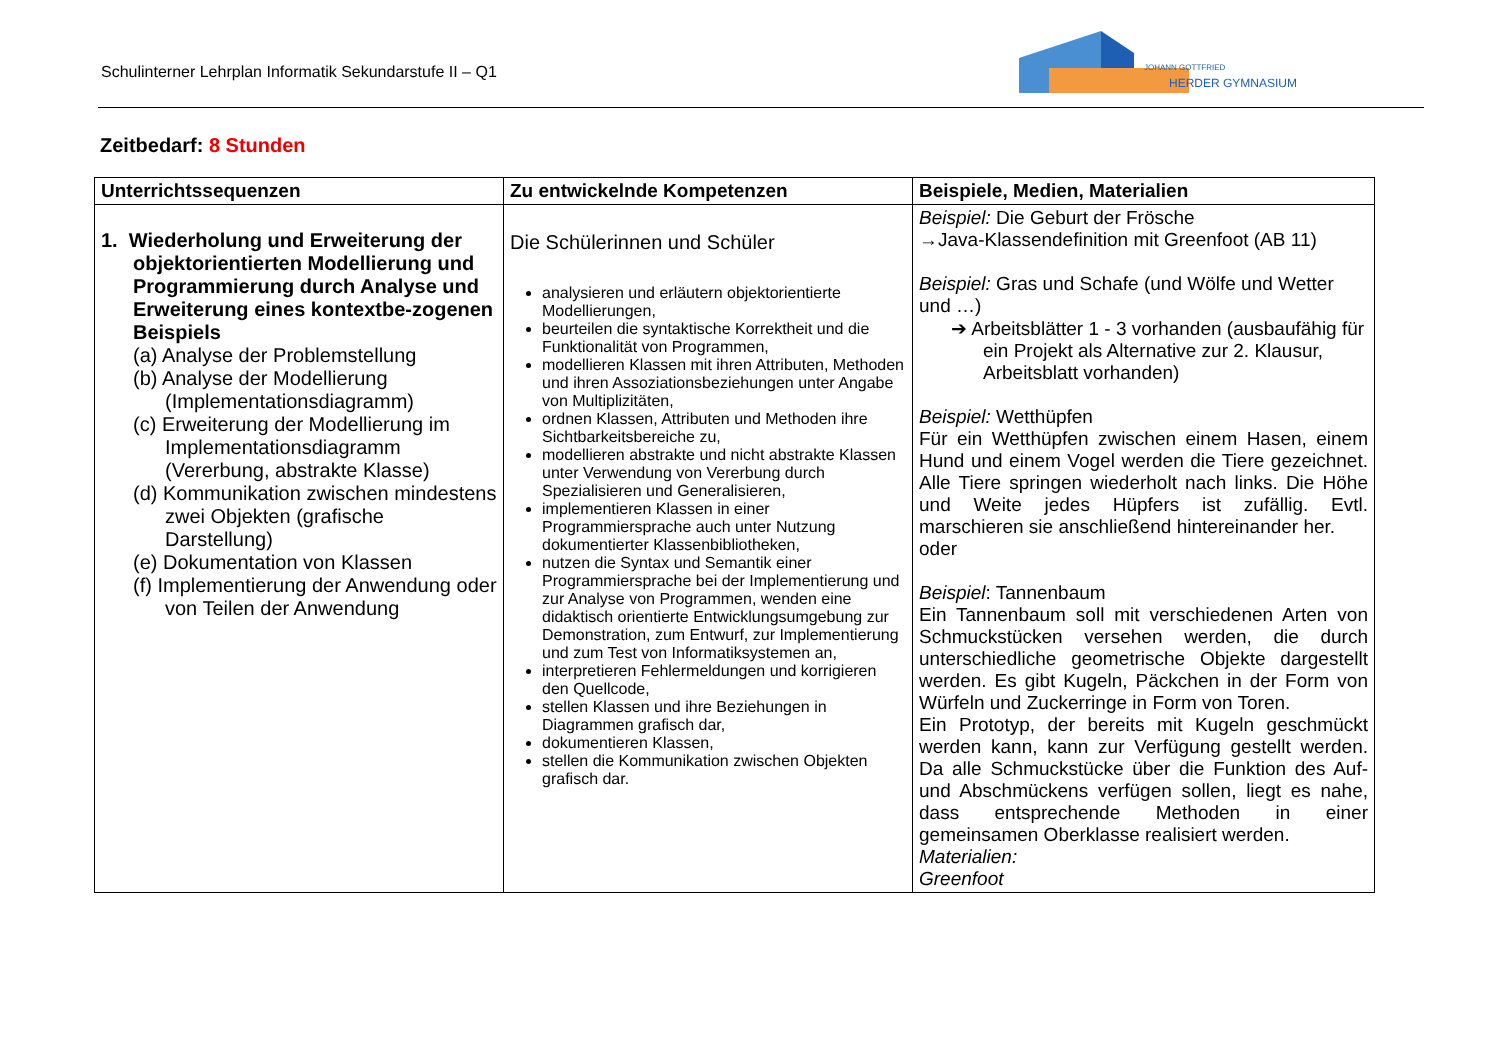Schulinterner Lehrplan Informatik Sekundarstufe II – Q1
JOHANN GOTTFRIED
HERDER GYMNASIUM
Zeitbedarf: 8 Stunden
| Unterrichtssequenzen | Zu entwickelnde Kompetenzen | Beispiele, Medien, Materialien |
| --- | --- | --- |
| 1. Wiederholung und Erweiterung der objektorientierten Modellierung und Programmierung durch Analyse und Erweiterung eines kontextbe-zogenen Beispiels (a) Analyse der Problemstellung (b) Analyse der Modellierung (Implementationsdiagramm) (c) Erweiterung der Modellierung im Implementationsdiagramm (Vererbung, abstrakte Klasse) (d) Kommunikation zwischen mindestens zwei Objekten (grafische Darstellung) (e) Dokumentation von Klassen (f) Implementierung der Anwendung oder von Teilen der Anwendung | Die Schülerinnen und Schüler analysieren und erläutern objektorientierte Modellierungen, beurteilen die syntaktische Korrektheit und die Funktionalität von Programmen, modellieren Klassen mit ihren Attributen, Methoden und ihren Assoziationsbeziehungen unter Angabe von Multiplizitäten, ordnen Klassen, Attributen und Methoden ihre Sichtbarkeitsbereiche zu, modellieren abstrakte und nicht abstrakte Klassen unter Verwendung von Vererbung durch Spezialisieren und Generalisieren, implementieren Klassen in einer Programmiersprache auch unter Nutzung dokumentierter Klassenbibliotheken, nutzen die Syntax und Semantik einer Programmiersprache bei der Implementierung und zur Analyse von Programmen, wenden eine didaktisch orientierte Entwicklungsumgebung zur Demonstration, zum Entwurf, zur Implementierung und zum Test von Informatiksystemen an, interpretieren Fehlermeldungen und korrigieren den Quellcode, stellen Klassen und ihre Beziehungen in Diagrammen grafisch dar, dokumentieren Klassen, stellen die Kommunikation zwischen Objekten grafisch dar. | Beispiel: Die Geburt der Frösche →Java-Klassendefinition mit Greenfoot (AB 11) Beispiel: Gras und Schafe (und Wölfe und Wetter und …) ➔ Arbeitsblätter 1 - 3 vorhanden (ausbaufähig für ein Projekt als Alternative zur 2. Klausur, Arbeitsblatt vorhanden) Beispiel: Wetthüpfen Für ein Wetthüpfen zwischen einem Hasen, einem Hund und einem Vogel werden die Tiere gezeichnet. Alle Tiere springen wiederholt nach links. Die Höhe und Weite jedes Hüpfers ist zufällig. Evtl. marschieren sie anschließend hintereinander her. oder Beispiel : Tannenbaum Ein Tannenbaum soll mit verschiedenen Arten von Schmuckstücken versehen werden, die durch unterschiedliche geometrische Objekte dargestellt werden. Es gibt Kugeln, Päckchen in der Form von Würfeln und Zuckerringe in Form von Toren. Ein Prototyp, der bereits mit Kugeln geschmückt werden kann, kann zur Verfügung gestellt werden. Da alle Schmuckstücke über die Funktion des Auf- und Abschmückens verfügen sollen, liegt es nahe, dass entsprechende Methoden in einer gemeinsamen Oberklasse realisiert werden. Materialien: Greenfoot |